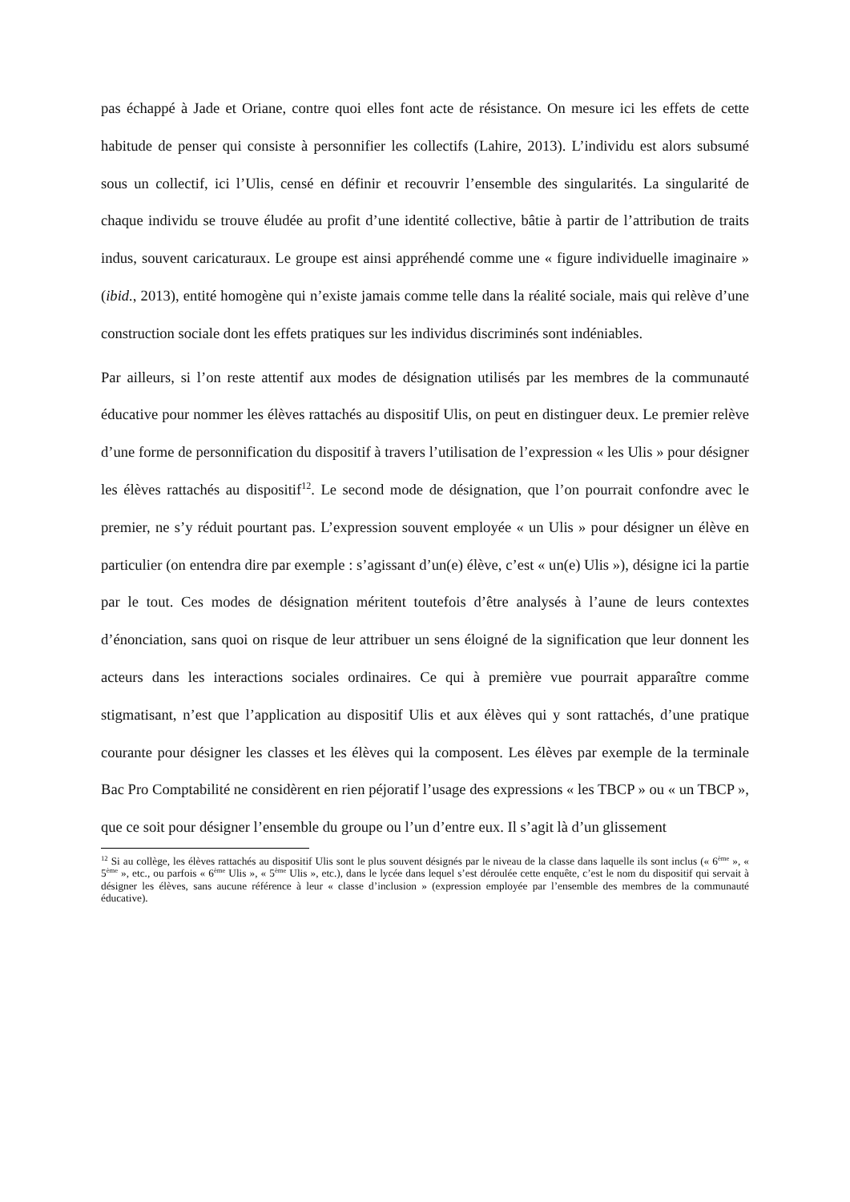pas échappé à Jade et Oriane, contre quoi elles font acte de résistance. On mesure ici les effets de cette habitude de penser qui consiste à personnifier les collectifs (Lahire, 2013). L’individu est alors subsumé sous un collectif, ici l’Ulis, censé en définir et recouvrir l’ensemble des singularités. La singularité de chaque individu se trouve éludée au profit d’une identité collective, bâtie à partir de l’attribution de traits indus, souvent caricaturaux. Le groupe est ainsi appréhendé comme une « figure individuelle imaginaire » (ibid., 2013), entité homogène qui n’existe jamais comme telle dans la réalité sociale, mais qui relève d’une construction sociale dont les effets pratiques sur les individus discriminés sont indéniables.
Par ailleurs, si l’on reste attentif aux modes de désignation utilisés par les membres de la communauté éducative pour nommer les élèves rattachés au dispositif Ulis, on peut en distinguer deux. Le premier relève d’une forme de personnification du dispositif à travers l’utilisation de l’expression « les Ulis » pour désigner les élèves rattachés au dispositif<sup>12</sup>. Le second mode de désignation, que l’on pourrait confondre avec le premier, ne s’y réduit pourtant pas. L’expression souvent employée « un Ulis » pour désigner un élève en particulier (on entendra dire par exemple : s’agissant d’un(e) élève, c’est « un(e) Ulis »), désigne ici la partie par le tout. Ces modes de désignation méritent toutefois d’être analysés à l’aune de leurs contextes d’énonciation, sans quoi on risque de leur attribuer un sens éloigné de la signification que leur donnent les acteurs dans les interactions sociales ordinaires. Ce qui à première vue pourrait apparaître comme stigmatisant, n’est que l’application au dispositif Ulis et aux élèves qui y sont rattachés, d’une pratique courante pour désigner les classes et les élèves qui la composent. Les élèves par exemple de la terminale Bac Pro Comptabilité ne considèrent en rien péjoratif l’usage des expressions « les TBCP » ou « un TBCP », que ce soit pour désigner l’ensemble du groupe ou l’un d’entre eux. Il s’agit là d’un glissement
<sup>12</sup> Si au collège, les élèves rattachés au dispositif Ulis sont le plus souvent désignés par le niveau de la classe dans laquelle ils sont inclus (« 6<sup>ème</sup> », « 5<sup>ème</sup> », etc., ou parfois « 6<sup>ème</sup> Ulis », « 5<sup>ème</sup> Ulis », etc.), dans le lycée dans lequel s’est déroulée cette enquête, c’est le nom du dispositif qui servait à désigner les élèves, sans aucune référence à leur « classe d’inclusion » (expression employée par l’ensemble des membres de la communauté éducative).